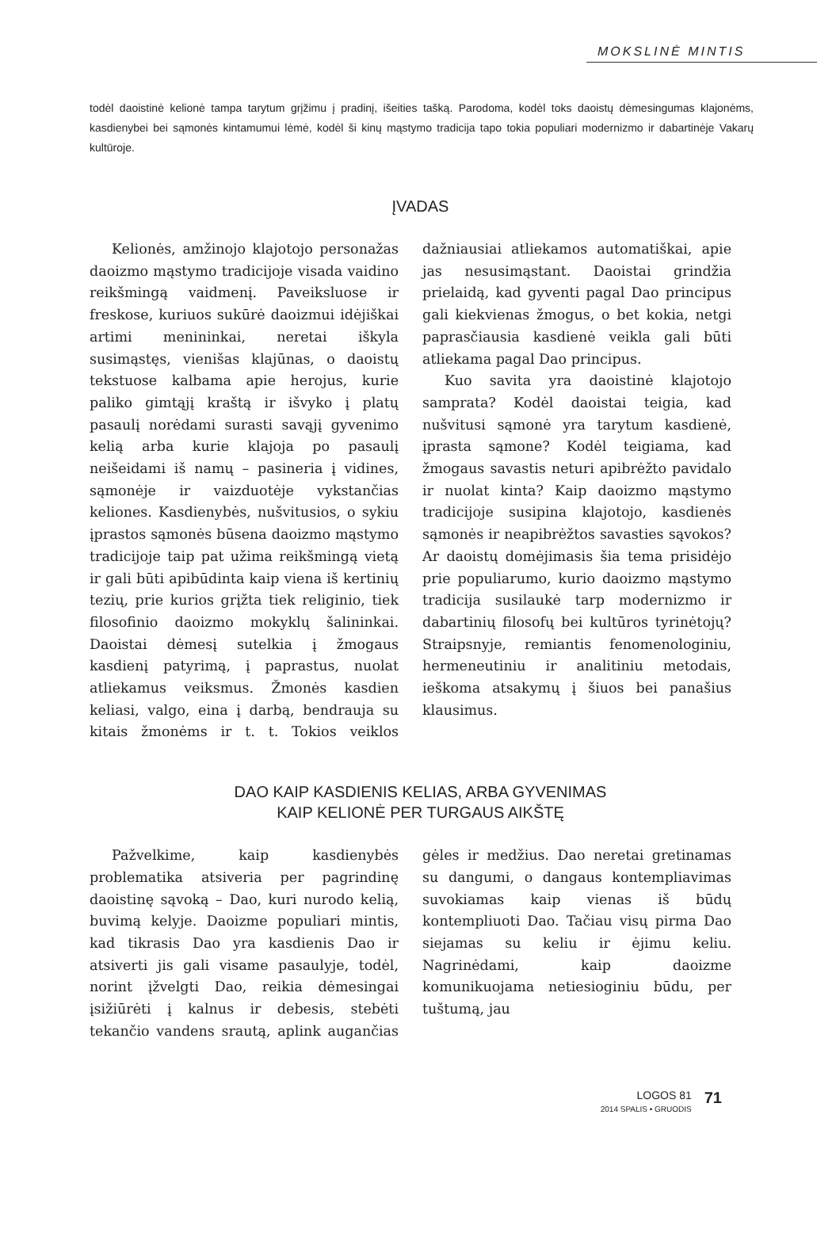MOKSLINĖ MINTIS
todėl daoistinė kelionė tampa tarytum grįžimu į pradinį, išeities tašką. Parodoma, kodėl toks daoistų dėmesingumas klajonėms, kasdienybei bei sąmonės kintamumui lėmė, kodėl ši kinų mąstymo tradicija tapo tokia populiari modernizmo ir dabartinėje Vakarų kultūroje.
ĮVADAS
Kelionės, amžinojo klajotojo personažas daoizmo mąstymo tradicijoje visada vaidino reikšmingą vaidmenį. Paveiksluose ir freskose, kuriuos sukūrė daoizmui idėjiškai artimi menininkai, neretai iškyla susimąstęs, vienišas klajūnas, o daoistų tekstuose kalbama apie herojus, kurie paliko gimtąjį kraštą ir išvyko į platų pasaulį norėdami surasti savąjį gyvenimo kelią arba kurie klajoja po pasaulį neišeidami iš namų – pasineria į vidines, sąmonėje ir vaizduotėje vykstančias keliones. Kasdienybės, nušvitusios, o sykiu įprastos sąmonės būsena daoizmo mąstymo tradicijoje taip pat užima reikšmingą vietą ir gali būti apibūdinta kaip viena iš kertinių tezių, prie kurios grįžta tiek religinio, tiek filosofinio daoizmo mokyklų šalininkai. Daoistai dėmesį sutelkia į žmogaus kasdienį patyrimą, į paprastus, nuolat atliekamus veiksmus. Žmonės kasdien keliasi, valgo, eina į darbą, bendrauja su kitais žmonėms ir t. t. Tokios veiklos dažniausiai atliekamos automatiškai, apie jas nesusimąstant. Daoistai grindžia prielaidą, kad gyventi pagal Dao principus gali kiekvienas žmogus, o bet kokia, netgi paprasčiausia kasdienė veikla gali būti atliekama pagal Dao principus.
Kuo savita yra daoistinė klajotojo samprata? Kodėl daoistai teigia, kad nušvitusi sąmonė yra tarytum kasdienė, įprasta sąmone? Kodėl teigiama, kad žmogaus savastis neturi apibrėžto pavidalo ir nuolat kinta? Kaip daoizmo mąstymo tradicijoje susipina klajotojo, kasdienės sąmonės ir neapibrėžtos savasties sąvokos? Ar daoistų domėjimasis šia tema prisidėjo prie populiarumo, kurio daoizmo mąstymo tradicija susilaukė tarp modernizmo ir dabartinių filosofų bei kultūros tyrinėtojų? Straipsnyje, remiantis fenomenologiniu, hermeneutiniu ir analitiniu metodais, ieškoma atsakymų į šiuos bei panašius klausimus.
DAO KAIP KASDIENIS KELIAS, ARBA GYVENIMAS
KAIP KELIONĖ PER TURGAUS AIKŠTĘ
Pažvelkime, kaip kasdienybės problematika atsiveria per pagrindinę daoistinę sąvoką – Dao, kuri nurodo kelią, buvimą kelyje. Daoizme populiari mintis, kad tikrasis Dao yra kasdienis Dao ir atsiverti jis gali visame pasaulyje, todėl, norint įžvelgti Dao, reikia dėmesingai įsižiūrėti į kalnus ir debesis, stebėti tekančio vandens srautą, aplink augančias gėles ir medžius. Dao neretai gretinamas su dangumi, o dangaus kontempliavimas suvokiamas kaip vienas iš būdų kontempliuoti Dao. Tačiau visų pirma Dao siejamas su keliu ir ėjimu keliu. Nagrinėdami, kaip daoizme komunikuojama netiesioginiu būdu, per tuštumą, jau
LOGOS 81
2014 SPALIS • GRUODIS
71